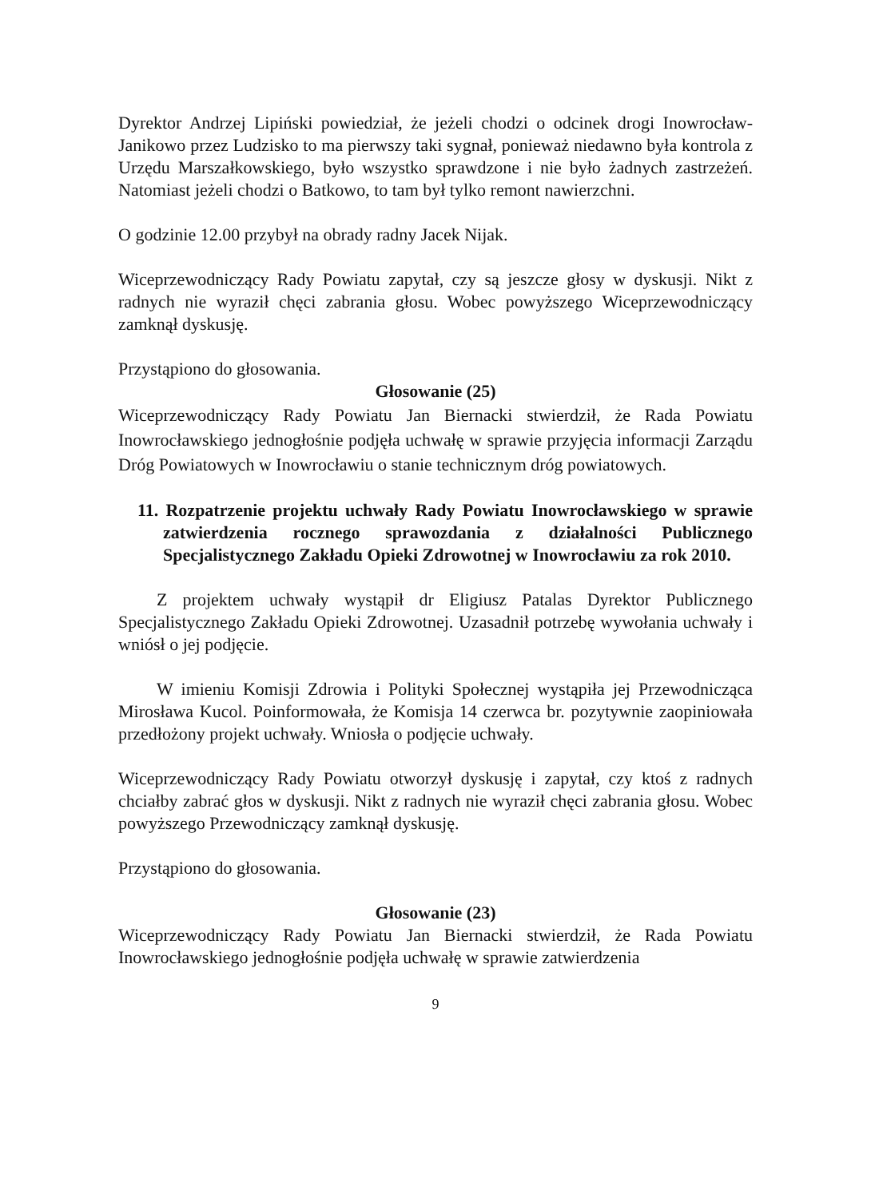Dyrektor Andrzej Lipiński powiedział, że jeżeli chodzi o odcinek drogi Inowrocław- Janikowo przez Ludzisko to ma pierwszy taki sygnał, ponieważ niedawno była kontrola z Urzędu Marszałkowskiego, było wszystko sprawdzone i nie było żadnych zastrzeżeń. Natomiast jeżeli chodzi o Batkowo, to tam był tylko remont nawierzchni.
O godzinie 12.00 przybył na obrady radny Jacek Nijak.
Wiceprzewodniczący Rady Powiatu zapytał, czy są jeszcze głosy w dyskusji. Nikt z radnych nie wyraził chęci zabrania głosu. Wobec powyższego Wiceprzewodniczący zamknął dyskusję.
Przystąpiono do głosowania.
Głosowanie (25)
Wiceprzewodniczący Rady Powiatu Jan Biernacki stwierdził, że Rada Powiatu Inowrocławskiego jednogłośnie podjęła uchwałę w sprawie przyjęcia informacji Zarządu Dróg Powiatowych w Inowrocławiu o stanie technicznym dróg powiatowych.
11. Rozpatrzenie projektu uchwały Rady Powiatu Inowrocławskiego w sprawie zatwierdzenia rocznego sprawozdania z działalności Publicznego Specjalistycznego Zakładu Opieki Zdrowotnej w Inowrocławiu za rok 2010.
Z projektem uchwały wystąpił dr Eligiusz Patalas Dyrektor Publicznego Specjalistycznego Zakładu Opieki Zdrowotnej. Uzasadnił potrzebę wywołania uchwały i wniósł o jej podjęcie.
W imieniu Komisji Zdrowia i Polityki Społecznej wystąpiła jej Przewodnicząca Mirosława Kucol. Poinformowała, że Komisja 14 czerwca br. pozytywnie zaopiniowała przedłożony projekt uchwały. Wniosła o podjęcie uchwały.
Wiceprzewodniczący Rady Powiatu otworzył dyskusję i zapytał, czy ktoś z radnych chciałby zabrać głos w dyskusji. Nikt z radnych nie wyraził chęci zabrania głosu. Wobec powyższego Przewodniczący zamknął dyskusję.
Przystąpiono do głosowania.
Głosowanie (23)
Wiceprzewodniczący Rady Powiatu Jan Biernacki stwierdził, że Rada Powiatu Inowrocławskiego jednogłośnie podjęła uchwałę w sprawie zatwierdzenia
9